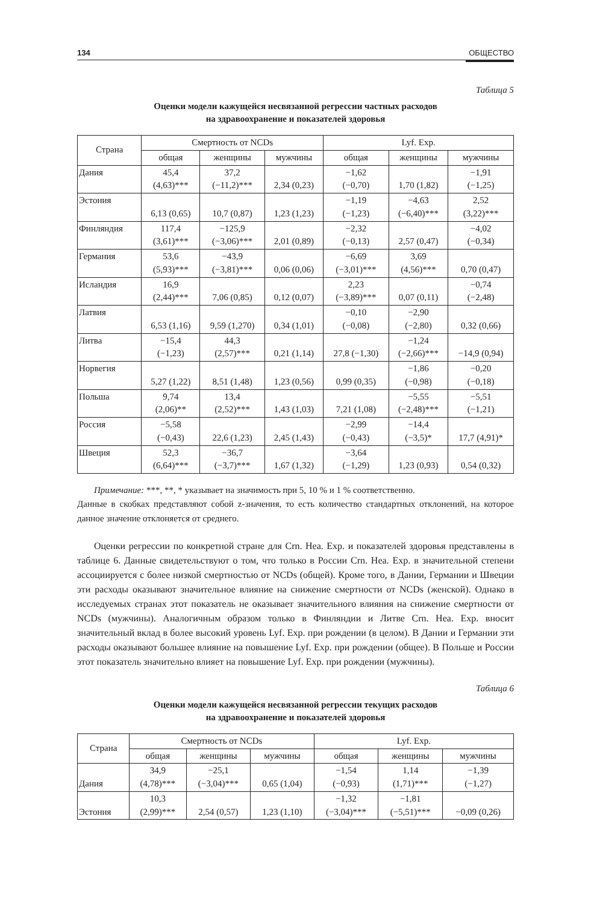134 ОБЩЕСТВО
Таблица 5
Оценки модели кажущейся несвязанной регрессии частных расходов
на здравоохранение и показателей здоровья
| Страна | Смертность от NCDs | | | Lyf. Exp. | | |
| --- | --- | --- | --- | --- | --- | --- |
| | общая | женщины | мужчины | общая | женщины | мужчины |
| Дания | 45,4 (4,63)*** | 37,2 (−11,2)*** | 2,34 (0,23) | −1,62 (−0,70) | 1,70 (1,82) | −1,91 (−1,25) |
| Эстония | 6,13 (0,65) | 10,7 (0,87) | 1,23 (1,23) | −1,19 (−1,23) | −4,63 (−6,40)*** | 2,52 (3,22)*** |
| Финляндия | 117,4 (3,61)*** | −125,9 (−3,06)*** | 2,01 (0,89) | −2,32 (−0,13) | 2,57 (0,47) | −4,02 (−0,34) |
| Германия | 53,6 (5,93)*** | −43,9 (−3,81)*** | 0,06 (0,06) | −6,69 (−3,01)*** | 3,69 (4,56)*** | 0,70 (0,47) |
| Исландия | 16,9 (2,44)*** | 7,06 (0,85) | 0,12 (0,07) | 2,23 (−3,89)*** | 0,07 (0,11) | −0,74 (−2,48) |
| Латвия | 6,53 (1,16) | 9,59 (1,270) | 0,34 (1,01) | −0,10 (−0,08) | −2,90 (−2,80) | 0,32 (0,66) |
| Литва | −15,4 (−1,23) | 44,3 (2,57)*** | 0,21 (1,14) | 27,8 (−1,30) | −1,24 (−2,66)*** | −14,9 (0,94) |
| Норвегия | 5,27 (1,22) | 8,51 (1,48) | 1,23 (0,56) | 0,99 (0,35) | −1,86 (−0,98) | −0,20 (−0,18) |
| Польша | 9,74 (2,06)** | 13,4 (2,52)*** | 1,43 (1,03) | 7,21 (1,08) | −5,55 (−2,48)*** | −5,51 (−1,21) |
| Россия | −5,58 (−0,43) | 22,6 (1,23) | 2,45 (1,43) | −2,99 (−0,43) | −14,4 (−3,5)* | 17,7 (4,91)* |
| Швеция | 52,3 (6,64)*** | −36,7 (−3,7)*** | 1,67 (1,32) | −3,64 (−1,29) | 1,23 (0,93) | 0,54 (0,32) |
Примечание: ***, **, * указывает на значимость при 5, 10 % и 1 % соответственно.
Данные в скобках представляют собой z-значения, то есть количество стандартных отклонений, на которое данное значение отклоняется от среднего.
Оценки регрессии по конкретной стране для Crn. Hea. Exp. и показателей здоровья представлены в таблице 6. Данные свидетельствуют о том, что только в России Crn. Hea. Exp. в значительной степени ассоциируется с более низкой смертностью от NCDs (общей). Кроме того, в Дании, Германии и Швеции эти расходы оказывают значительное влияние на снижение смертности от NCDs (женской). Однако в исследуемых странах этот показатель не оказывает значительного влияния на снижение смертности от NCDs (мужчины). Аналогичным образом только в Финляндии и Литве Crn. Hea. Exp. вносит значительный вклад в более высокий уровень Lyf. Exp. при рождении (в целом). В Дании и Германии эти расходы оказывают большее влияние на повышение Lyf. Exp. при рождении (общее). В Польше и России этот показатель значительно влияет на повышение Lyf. Exp. при рождении (мужчины).
Таблица 6
Оценки модели кажущейся несвязанной регрессии текущих расходов
на здравоохранение и показателей здоровья
| Страна | Смертность от NCDs | | | Lyf. Exp. | | |
| --- | --- | --- | --- | --- | --- | --- |
| | общая | женщины | мужчины | общая | женщины | мужчины |
| Дания | 34,9 (4,78)*** | −25,1 (−3,04)*** | 0,65 (1,04) | −1,54 (−0,93) | 1,14 (1,71)*** | −1,39 (−1,27) |
| Эстония | 10,3 (2,99)*** | 2,54 (0,57) | 1,23 (1,10) | −1,32 (−3,04)*** | −1,81 (−5,51)*** | −0,09 (0,26) |